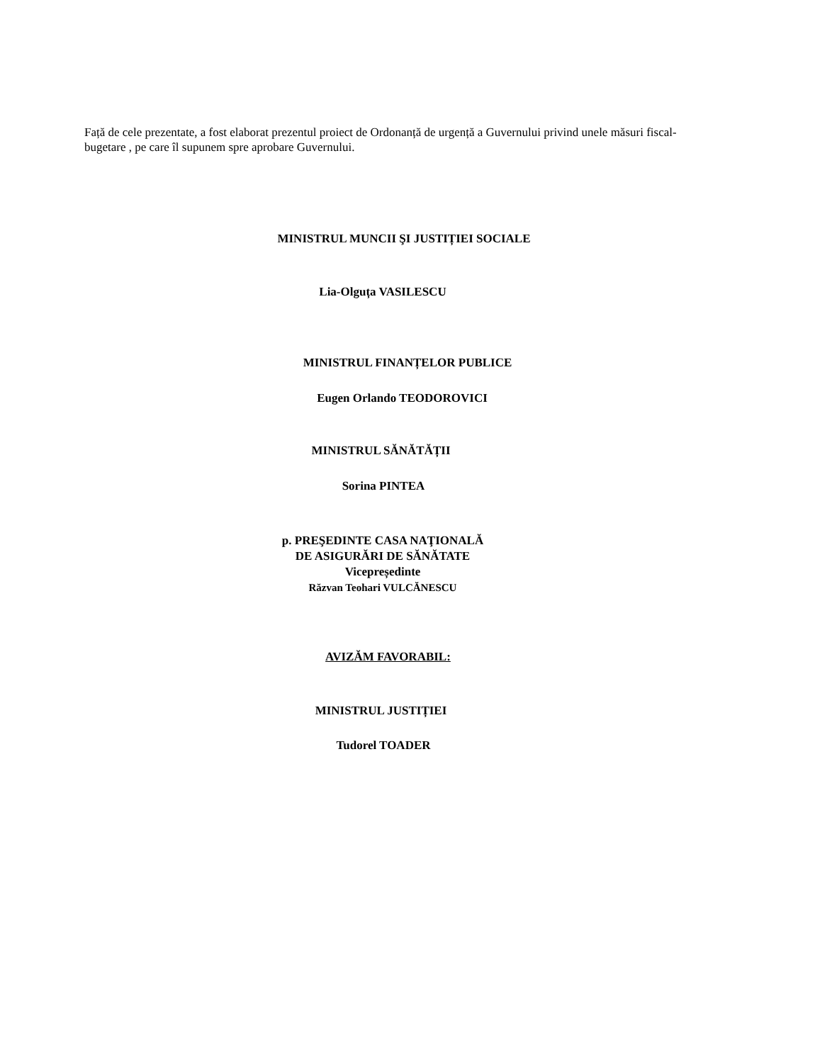Față de cele prezentate, a fost elaborat prezentul proiect de Ordonanță de urgență a Guvernului privind unele măsuri fiscal-bugetare , pe care îl supunem spre aprobare Guvernului.
MINISTRUL MUNCII ŞI JUSTIȚIEI SOCIALE
Lia-Olguța VASILESCU
MINISTRUL FINANȚELOR PUBLICE
Eugen Orlando TEODOROVICI
MINISTRUL SĂNĂTĂȚII
Sorina PINTEA
p. PREŞEDINTE CASA NAŢIONALĂ
DE ASIGURĂRI DE SĂNĂTATE
Vicepreședinte
Răzvan Teohari VULCĂNESCU
AVIZĂM FAVORABIL:
MINISTRUL JUSTIȚIEI
Tudorel TOADER